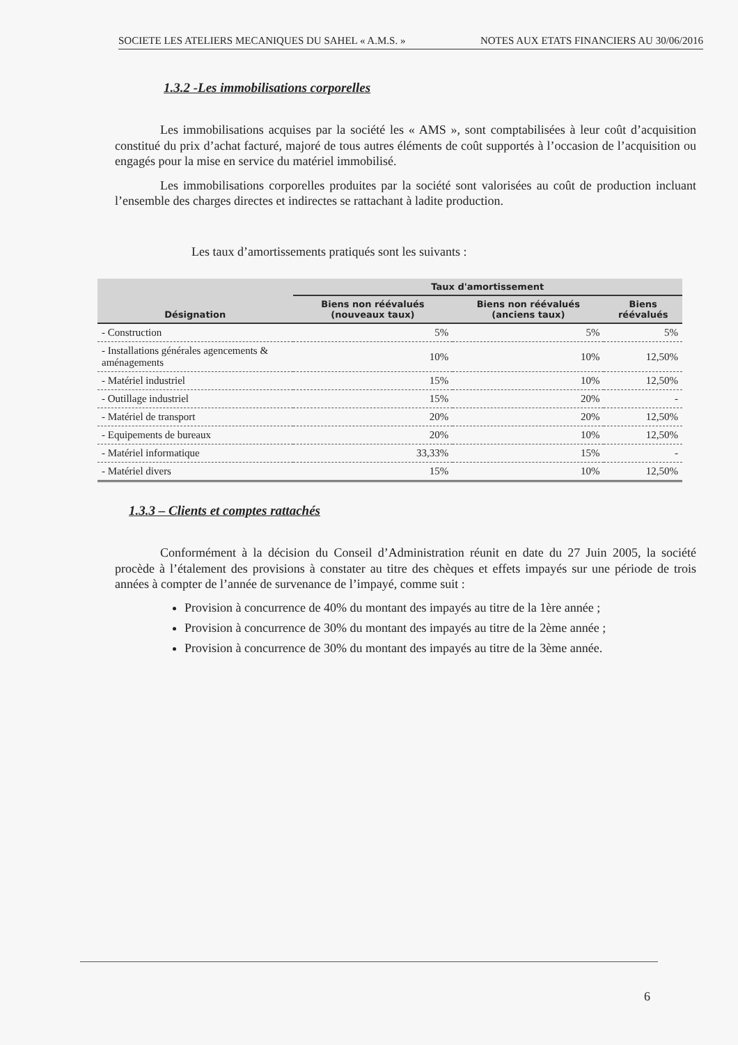SOCIETE LES ATELIERS MECANIQUES DU SAHEL « A.M.S. » NOTES AUX ETATS FINANCIERS AU 30/06/2016
1.3.2 -Les immobilisations corporelles
Les immobilisations acquises par la société les « AMS », sont comptabilisées à leur coût d’acquisition constitué du prix d’achat facturé, majoré de tous autres éléments de coût supportés à l’occasion de l’acquisition ou engagés pour la mise en service du matériel immobilisé.
Les immobilisations corporelles produites par la société sont valorisées au coût de production incluant l’ensemble des charges directes et indirectes se rattachant à ladite production.
Les taux d’amortissements pratiqués sont les suivants :
| Désignation | Taux d'amortissement | | |
| --- | --- | --- | --- |
| | Biens non réévalués (nouveaux taux) | Biens non réévalués (anciens taux) | Biens réévalués |
| - Construction | 5% | 5% | 5% |
| - Installations générales agencements & aménagements | 10% | 10% | 12,50% |
| - Matériel industriel | 15% | 10% | 12,50% |
| - Outillage industriel | 15% | 20% | - |
| - Matériel de transport | 20% | 20% | 12,50% |
| - Equipements de bureaux | 20% | 10% | 12,50% |
| - Matériel informatique | 33,33% | 15% | - |
| - Matériel divers | 15% | 10% | 12,50% |
1.3.3 – Clients et comptes rattachés
Conformément à la décision du Conseil d’Administration réunit en date du 27 Juin 2005, la société procède à l’étalement des provisions à constater au titre des chèques et effets impayés sur une période de trois années à compter de l’année de survenance de l’impayé, comme suit :
Provision à concurrence de 40% du montant des impayés au titre de la 1ère année ;
Provision à concurrence de 30% du montant des impayés au titre de la 2ème année ;
Provision à concurrence de 30% du montant des impayés au titre de la 3ème année.
6